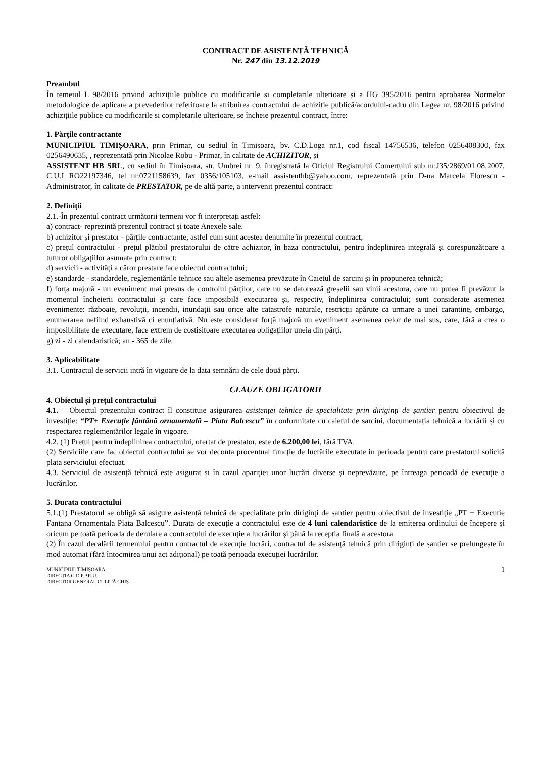CONTRACT DE ASISTENȚĂ TEHNICĂ
Nr. 247 din 13.12.2019
Preambul
În temeiul L 98/2016 privind achizițiile publice cu modificarile si completarile ulterioare și a HG 395/2016 pentru aprobarea Normelor metodologice de aplicare a prevederilor referitoare la atribuirea contractului de achiziție publică/acordului-cadru din Legea nr. 98/2016 privind achizițiile publice cu modificarile si completarile ulterioare, se încheie prezentul contract, între:
1. Părțile contractante
MUNICIPIUL TIMIȘOARA, prin Primar, cu sediul în Timisoara, bv. C.D.Loga nr.1, cod fiscal 14756536, telefon 0256408300, fax 0256490635, , reprezentată prin Nicolae Robu - Primar, în calitate de ACHIZITOR, și
ASSISTENT HB SRL, cu sediul în Timișoara, str. Umbrei nr. 9, înregistrată la Oficiul Registrului Comerțului sub nr.J35/2869/01.08.2007, C.U.I RO22197346, tel nr.0721158639, fax 0356/105103, e-mail assistenthb@yahoo.com, reprezentată prin D-na Marcela Florescu - Administrator, în calitate de PRESTATOR, pe de altă parte, a intervenit prezentul contract:
2. Definiții
2.1.-În prezentul contract următorii termeni vor fi interpretați astfel:
a) contract- reprezintă prezentul contract și toate Anexele sale.
b) achizitor și prestator - părțile contractante, astfel cum sunt acestea denumite în prezentul contract;
c) prețul contractului - prețul plătibil prestatorului de către achizitor, în baza contractului, pentru îndeplinirea integrală și corespunzătoare a tuturor obligațiilor asumate prin contract;
d) servicii - activități a căror prestare face obiectul contractului;
e) standarde - standardele, reglementările tehnice sau altele asemenea prevăzute în Caietul de sarcini și în propunerea tehnică;
f) forța majoră - un eveniment mai presus de controlul părților, care nu se datorează greșelii sau vinii acestora, care nu putea fi prevăzut la momentul încheierii contractului și care face imposibilă executarea și, respectiv, îndeplinirea contractului; sunt considerate asemenea evenimente: războaie, revoluții, incendii, inundații sau orice alte catastrofe naturale, restricții apărute ca urmare a unei carantine, embargo, enumerarea nefiind exhaustivă ci enunțiativă. Nu este considerat forță majoră un eveniment asemenea celor de mai sus, care, fără a crea o imposibilitate de executare, face extrem de costisitoare executarea obligațiilor uneia din părți.
g) zi - zi calendaristică; an - 365 de zile.
3. Aplicabilitate
3.1. Contractul de servicii intră în vigoare de la data semnării de cele două părți.
CLAUZE OBLIGATORII
4. Obiectul și prețul contractului
4.1. – Obiectul prezentului contract îl constituie asigurarea asistenței tehnice de specialitate prin diriginți de șantier pentru obiectivul de investiție: “PT+ Execuție fântână ornamentală – Piata Balcescu” în conformitate cu caietul de sarcini, documentația tehnică a lucrării și cu respectarea reglementărilor legale în vigoare.
4.2. (1) Prețul pentru îndeplinirea contractului, ofertat de prestator, este de 6.200,00 lei, fără TVA.
(2) Serviciile care fac obiectul contractului se vor deconta procentual funcție de lucrările executate in perioada pentru care prestatorul solicită plata serviciului efectuat.
4.3. Serviciul de asistență tehnică este asigurat și în cazul apariției unor lucrări diverse și neprevăzute, pe întreaga perioadă de execuție a lucrărilor.
5. Durata contractului
5.1.(1) Prestatorul se obligă să asigure asistență tehnică de specialitate prin diriginți de șantier pentru obiectivul de investiție „PT + Executie Fantana Ornamentala Piata Balcescu”. Durata de execuție a contractului este de 4 luni calendaristice de la emiterea ordinului de începere și oricum pe toată perioada de derulare a contractului de execuție a lucrărilor și până la recepția finală a acestora
(2) În cazul decalării termenului pentru contractul de execuție lucrări, contractul de asistență tehnică prin diriginți de șantier se prelungește în mod automat (fără întocmirea unui act adițional) pe toată perioada execuției lucrărilor.
MUNICIPIUL TIMIȘOARA
DIRECȚIA G.D.P.P.R.U.
DIRECTOR GENERAL CULIȚĂ CHIȘ
1